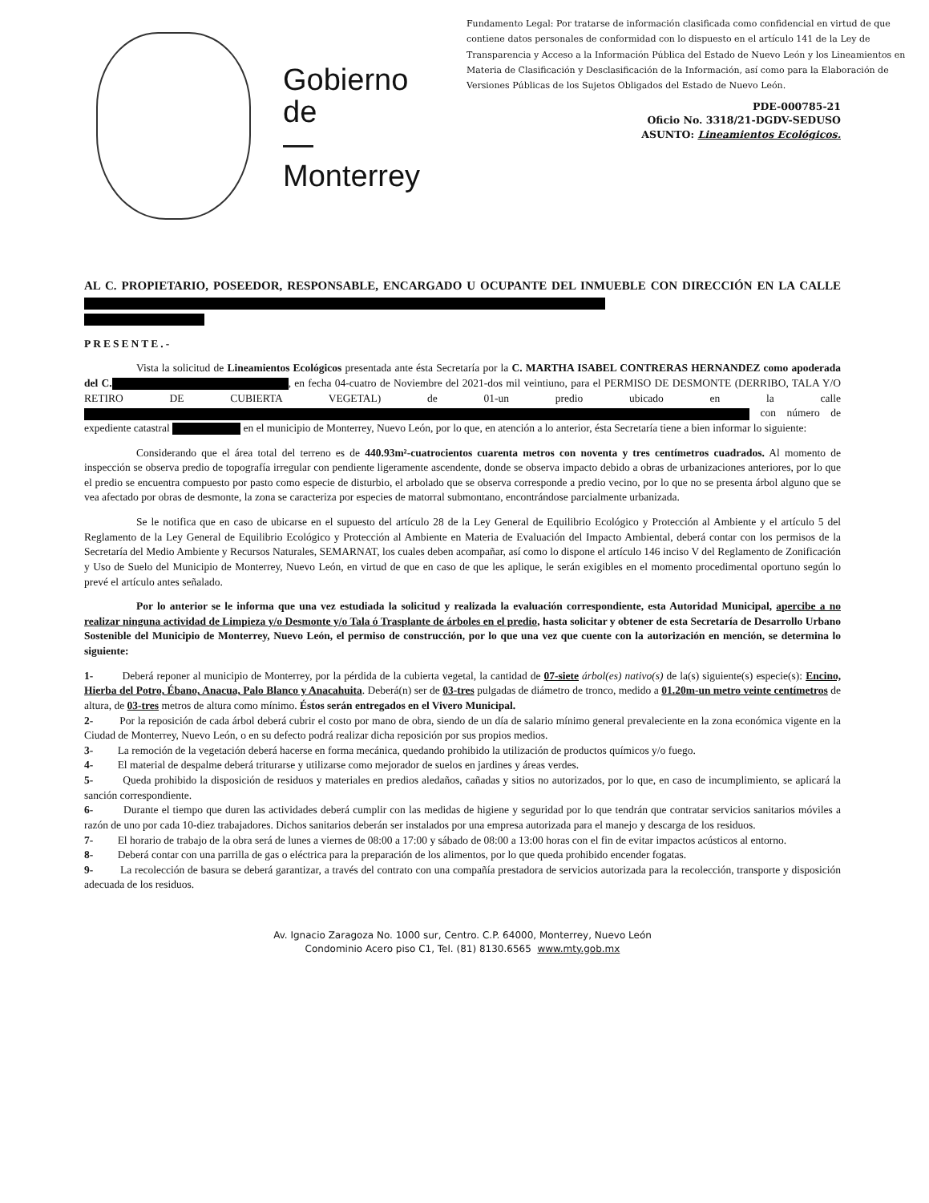Gobierno
de
—
Monterrey
Fundamento Legal: Por tratarse de información clasificada como confidencial en virtud de que contiene datos personales de conformidad con lo dispuesto en el artículo 141 de la Ley de Transparencia y Acceso a la Información Pública del Estado de Nuevo León y los Lineamientos en Materia de Clasificación y Desclasificación de la Información, así como para la Elaboración de Versiones Públicas de los Sujetos Obligados del Estado de Nuevo León.
PDE-000785-21
Oficio No. 3318/21-DGDV-SEDUSO
ASUNTO: Lineamientos Ecológicos.
AL C. PROPIETARIO, POSEEDOR, RESPONSABLE, ENCARGADO U OCUPANTE DEL INMUEBLE CON DIRECCIÓN EN LA CALLE
PRESENTE.-
Vista la solicitud de Lineamientos Ecológicos presentada ante ésta Secretaría por la C. MARTHA ISABEL CONTRERAS HERNANDEZ como apoderada del C. , en fecha 04-cuatro de Noviembre del 2021-dos mil veintiuno, para el PERMISO DE DESMONTE (DERRIBO, TALA Y/O RETIRO DE CUBIERTA VEGETAL) de 01-un predio ubicado en la calle con número de expediente catastral en el municipio de Monterrey, Nuevo León, por lo que, en atención a lo anterior, ésta Secretaría tiene a bien informar lo siguiente:
Considerando que el área total del terreno es de 440.93m²-cuatrocientos cuarenta metros con noventa y tres centímetros cuadrados. Al momento de inspección se observa predio de topografía irregular con pendiente ligeramente ascendente, donde se observa impacto debido a obras de urbanizaciones anteriores, por lo que el predio se encuentra compuesto por pasto como especie de disturbio, el arbolado que se observa corresponde a predio vecino, por lo que no se presenta árbol alguno que se vea afectado por obras de desmonte, la zona se caracteriza por especies de matorral submontano, encontrándose parcialmente urbanizada.
Se le notifica que en caso de ubicarse en el supuesto del artículo 28 de la Ley General de Equilibrio Ecológico y Protección al Ambiente y el artículo 5 del Reglamento de la Ley General de Equilibrio Ecológico y Protección al Ambiente en Materia de Evaluación del Impacto Ambiental, deberá contar con los permisos de la Secretaría del Medio Ambiente y Recursos Naturales, SEMARNAT, los cuales deben acompañar, así como lo dispone el artículo 146 inciso V del Reglamento de Zonificación y Uso de Suelo del Municipio de Monterrey, Nuevo León, en virtud de que en caso de que les aplique, le serán exigibles en el momento procedimental oportuno según lo prevé el artículo antes señalado.
Por lo anterior se le informa que una vez estudiada la solicitud y realizada la evaluación correspondiente, esta Autoridad Municipal, apercibe a no realizar ninguna actividad de Limpieza y/o Desmonte y/o Tala ó Trasplante de árboles en el predio, hasta solicitar y obtener de esta Secretaría de Desarrollo Urbano Sostenible del Municipio de Monterrey, Nuevo León, el permiso de construcción, por lo que una vez que cuente con la autorización en mención, se determina lo siguiente:
1- Deberá reponer al municipio de Monterrey, por la pérdida de la cubierta vegetal, la cantidad de 07-siete árbol(es) nativo(s) de la(s) siguiente(s) especie(s): Encino, Hierba del Potro, Ébano, Anacua, Palo Blanco y Anacahuita. Deberá(n) ser de 03-tres pulgadas de diámetro de tronco, medido a 01.20m-un metro veinte centímetros de altura, de 03-tres metros de altura como mínimo. Éstos serán entregados en el Vivero Municipal.
2- Por la reposición de cada árbol deberá cubrir el costo por mano de obra, siendo de un día de salario mínimo general prevaleciente en la zona económica vigente en la Ciudad de Monterrey, Nuevo León, o en su defecto podrá realizar dicha reposición por sus propios medios.
3- La remoción de la vegetación deberá hacerse en forma mecánica, quedando prohibido la utilización de productos químicos y/o fuego.
4- El material de despalme deberá triturarse y utilizarse como mejorador de suelos en jardines y áreas verdes.
5- Queda prohibido la disposición de residuos y materiales en predios aledaños, cañadas y sitios no autorizados, por lo que, en caso de incumplimiento, se aplicará la sanción correspondiente.
6- Durante el tiempo que duren las actividades deberá cumplir con las medidas de higiene y seguridad por lo que tendrán que contratar servicios sanitarios móviles a razón de uno por cada 10-diez trabajadores. Dichos sanitarios deberán ser instalados por una empresa autorizada para el manejo y descarga de los residuos.
7- El horario de trabajo de la obra será de lunes a viernes de 08:00 a 17:00 y sábado de 08:00 a 13:00 horas con el fin de evitar impactos acústicos al entorno.
8- Deberá contar con una parrilla de gas o eléctrica para la preparación de los alimentos, por lo que queda prohibido encender fogatas.
9- La recolección de basura se deberá garantizar, a través del contrato con una compañía prestadora de servicios autorizada para la recolección, transporte y disposición adecuada de los residuos.
Av. Ignacio Zaragoza No. 1000 sur, Centro. C.P. 64000, Monterrey, Nuevo León
Condominio Acero piso C1, Tel. (81) 8130.6565 www.mty.gob.mx